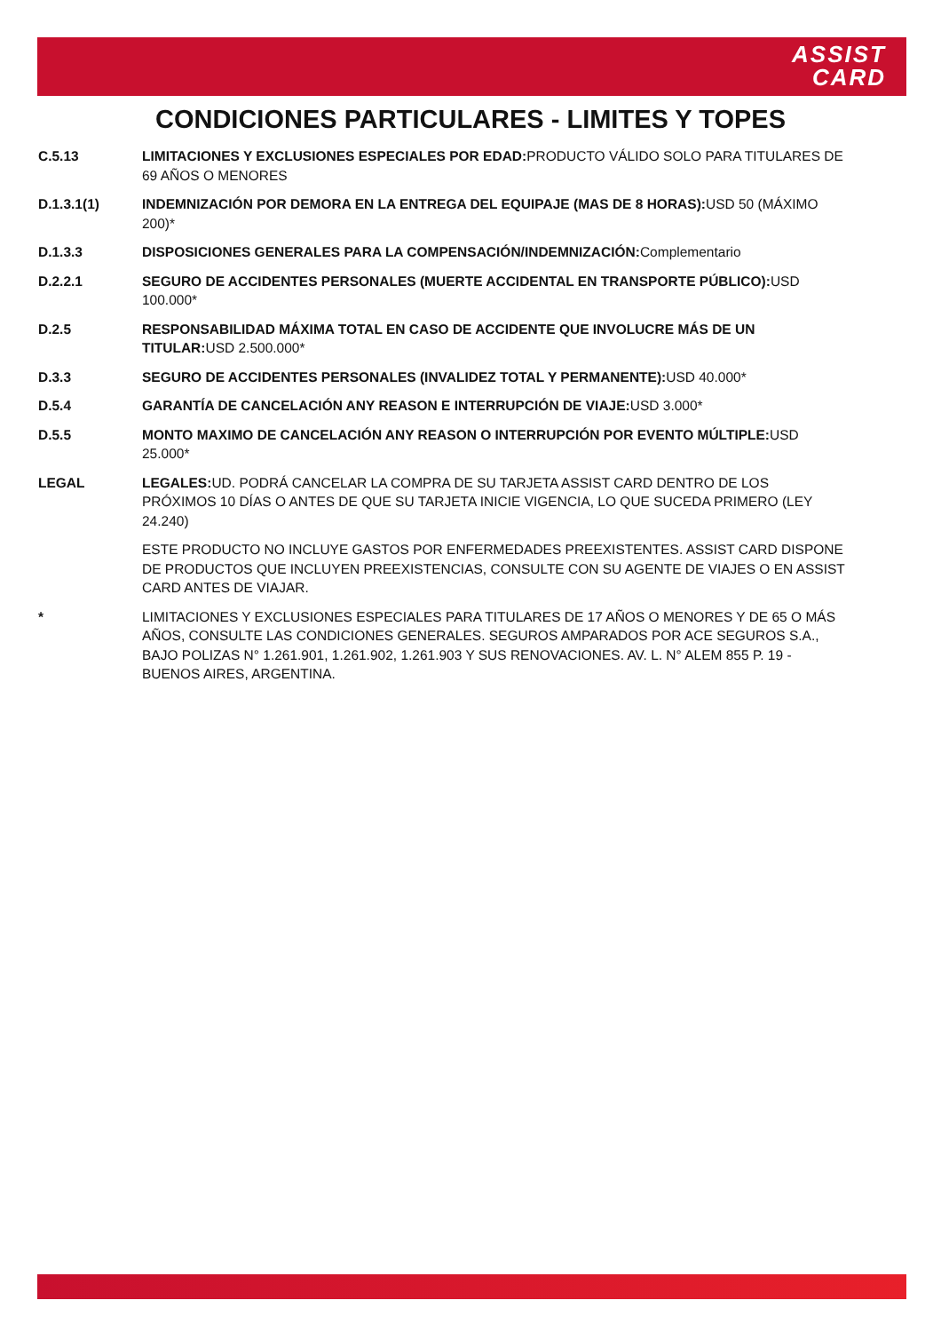ASSIST
CARD
CONDICIONES PARTICULARES - LIMITES Y TOPES
C.5.13 LIMITACIONES Y EXCLUSIONES ESPECIALES POR EDAD: PRODUCTO VÁLIDO SOLO PARA TITULARES DE 69 AÑOS O MENORES
D.1.3.1(1) INDEMNIZACIÓN POR DEMORA EN LA ENTREGA DEL EQUIPAJE (MAS DE 8 HORAS): USD 50 (MÁXIMO 200)*
D.1.3.3 DISPOSICIONES GENERALES PARA LA COMPENSACIÓN/INDEMNIZACIÓN: Complementario
D.2.2.1 SEGURO DE ACCIDENTES PERSONALES (MUERTE ACCIDENTAL EN TRANSPORTE PÚBLICO): USD 100.000*
D.2.5 RESPONSABILIDAD MÁXIMA TOTAL EN CASO DE ACCIDENTE QUE INVOLUCRE MÁS DE UN TITULAR: USD 2.500.000*
D.3.3 SEGURO DE ACCIDENTES PERSONALES (INVALIDEZ TOTAL Y PERMANENTE): USD 40.000*
D.5.4 GARANTÍA DE CANCELACIÓN ANY REASON E INTERRUPCIÓN DE VIAJE: USD 3.000*
D.5.5 MONTO MAXIMO DE CANCELACIÓN ANY REASON O INTERRUPCIÓN POR EVENTO MÚLTIPLE: USD 25.000*
LEGAL LEGALES: UD. PODRÁ CANCELAR LA COMPRA DE SU TARJETA ASSIST CARD DENTRO DE LOS PRÓXIMOS 10 DÍAS O ANTES DE QUE SU TARJETA INICIE VIGENCIA, LO QUE SUCEDA PRIMERO (LEY 24.240)
ESTE PRODUCTO NO INCLUYE GASTOS POR ENFERMEDADES PREEXISTENTES. ASSIST CARD DISPONE DE PRODUCTOS QUE INCLUYEN PREEXISTENCIAS, CONSULTE CON SU AGENTE DE VIAJES O EN ASSIST CARD ANTES DE VIAJAR.
* LIMITACIONES Y EXCLUSIONES ESPECIALES PARA TITULARES DE 17 AÑOS O MENORES Y DE 65 O MÁS AÑOS, CONSULTE LAS CONDICIONES GENERALES. SEGUROS AMPARADOS POR ACE SEGUROS S.A., BAJO POLIZAS N° 1.261.901, 1.261.902, 1.261.903 Y SUS RENOVACIONES. AV. L. N° ALEM 855 P. 19 - BUENOS AIRES, ARGENTINA.